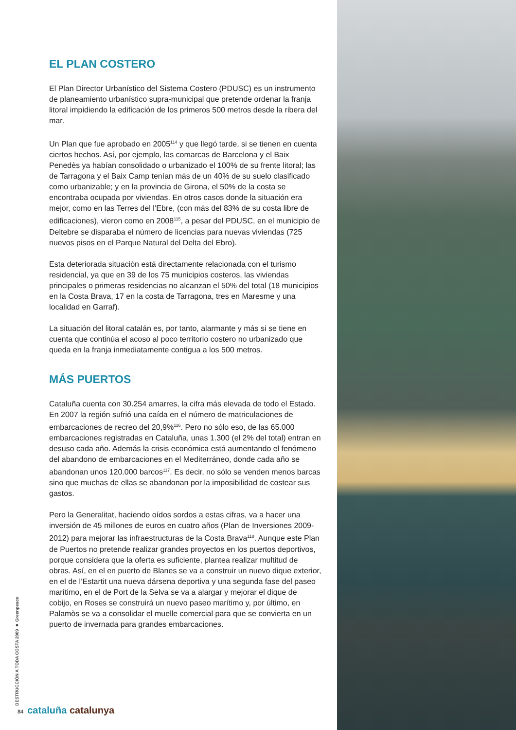EL PLAN COSTERO
El Plan Director Urbanístico del Sistema Costero (PDUSC) es un instrumento de planeamiento urbanístico supra-municipal que pretende ordenar la franja litoral impidiendo la edificación de los primeros 500 metros desde la ribera del mar.
Un Plan que fue aprobado en 2005<sup>114</sup> y que llegó tarde, si se tienen en cuenta ciertos hechos. Así, por ejemplo, las comarcas de Barcelona y el Baix Penedès ya habían consolidado o urbanizado el 100% de su frente litoral; las de Tarragona y el Baix Camp tenían más de un 40% de su suelo clasificado como urbanizable; y en la provincia de Girona, el 50% de la costa se encontraba ocupada por viviendas. En otros casos donde la situación era mejor, como en las Terres del l’Ebre, (con más del 83% de su costa libre de edificaciones), vieron como en 2008<sup>115</sup>, a pesar del PDUSC, en el municipio de Deltebre se disparaba el número de licencias para nuevas viviendas (725 nuevos pisos en el Parque Natural del Delta del Ebro).
Esta deteriorada situación está directamente relacionada con el turismo residencial, ya que en 39 de los 75 municipios costeros, las viviendas principales o primeras residencias no alcanzan el 50% del total (18 municipios en la Costa Brava, 17 en la costa de Tarragona, tres en Maresme y una localidad en Garraf).
La situación del litoral catalán es, por tanto, alarmante y más si se tiene en cuenta que continúa el acoso al poco territorio costero no urbanizado que queda en la franja inmediatamente contigua a los 500 metros.
MÁS PUERTOS
Cataluña cuenta con 30.254 amarres, la cifra más elevada de todo el Estado. En 2007 la región sufrió una caída en el número de matriculaciones de embarcaciones de recreo del 20,9%<sup>116</sup>. Pero no sólo eso, de las 65.000 embarcaciones registradas en Cataluña, unas 1.300 (el 2% del total) entran en desuso cada año. Además la crisis económica está aumentando el fenómeno del abandono de embarcaciones en el Mediterráneo, donde cada año se abandonan unos 120.000 barcos<sup>117</sup>. Es decir, no sólo se venden menos barcas sino que muchas de ellas se abandonan por la imposibilidad de costear sus gastos.
Pero la Generalitat, haciendo oídos sordos a estas cifras, va a hacer una inversión de 45 millones de euros en cuatro años (Plan de Inversiones 2009-2012) para mejorar las infraestructuras de la Costa Brava<sup>118</sup>. Aunque este Plan de Puertos no pretende realizar grandes proyectos en los puertos deportivos, porque considera que la oferta es suficiente, plantea realizar multitud de obras. Así, en el en puerto de Blanes se va a construir un nuevo dique exterior, en el de l’Estartit una nueva dársena deportiva y una segunda fase del paseo marítimo, en el de Port de la Selva se va a alargar y mejorar el dique de cobijo, en Roses se construirá un nuevo paseo marítimo y, por último, en Palamòs se va a consolidar el muelle comercial para que se convierta en un puerto de invernada para grandes embarcaciones.
DESTRUCCIÓN A TODA COSTA 2009 ■ Greenpeace
84 cataluña catalunya